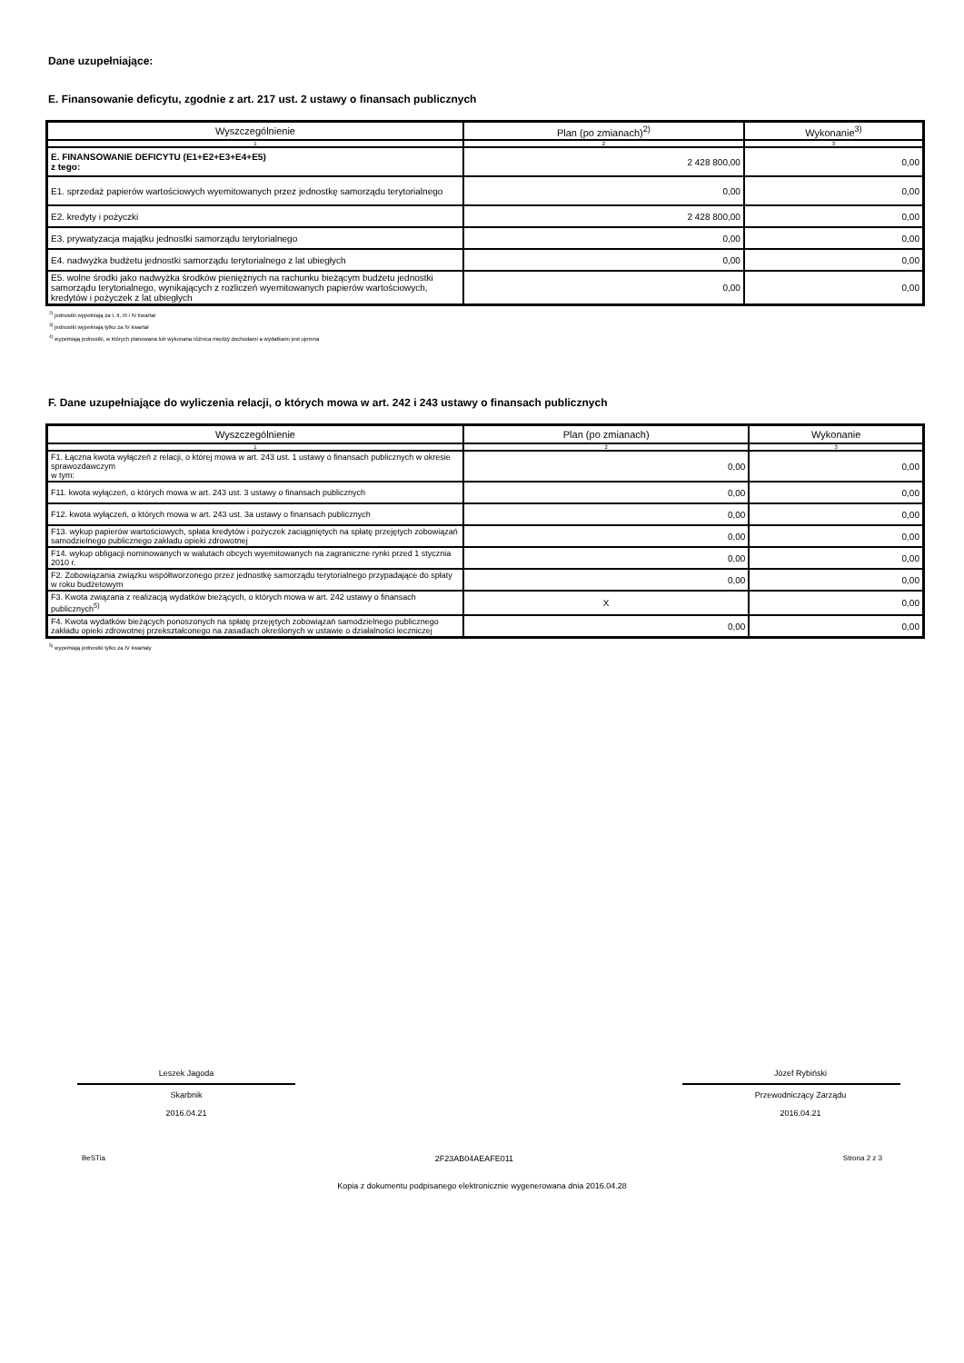Dane uzupełniające:
E. Finansowanie deficytu, zgodnie z art. 217 ust. 2 ustawy o finansach publicznych
| Wyszczególnienie | Plan (po zmianach)<sup>2)</sup> | Wykonanie<sup>3)</sup> |
| --- | --- | --- |
| 1 | 2 | 3 |
| E. FINANSOWANIE DEFICYTU (E1+E2+E3+E4+E5) z tego: | 2 428 800,00 | 0,00 |
| E1. sprzedaż papierów wartościowych wyemitowanych przez jednostkę samorządu terytorialnego | 0,00 | 0,00 |
| E2. kredyty i pożyczki | 2 428 800,00 | 0,00 |
| E3. prywatyzacja majątku jednostki samorządu terytorialnego | 0,00 | 0,00 |
| E4. nadwyżka budżetu jednostki samorządu terytorialnego z lat ubiegłych | 0,00 | 0,00 |
| E5. wolne środki jako nadwyżka środków pieniężnych na rachunku bieżącym budżetu jednostki samorządu terytorialnego, wynikających z rozliczeń wyemitowanych papierów wartościowych, kredytów i pożyczek z lat ubiegłych | 0,00 | 0,00 |
<sup>2)</sup> jednostki wypełniają za I, II, III i IV kwartał
<sup>3)</sup> jednostki wypełniają tylko za IV kwartał
<sup>4)</sup> wypełniają jednostki, w których planowana lub wykonana różnica między dochodami a wydatkami jest ujemna
F. Dane uzupełniające do wyliczenia relacji, o których mowa w art. 242 i 243 ustawy o finansach publicznych
| Wyszczególnienie | Plan (po zmianach) | Wykonanie |
| --- | --- | --- |
| 1 | 2 | 3 |
| F1. Łączna kwota wyłączeń z relacji, o której mowa w art. 243 ust. 1 ustawy o finansach publicznych w okresie sprawozdawczym w tym: | 0,00 | 0,00 |
| F11. kwota wyłączeń, o których mowa w art. 243 ust. 3 ustawy o finansach publicznych | 0,00 | 0,00 |
| F12. kwota wyłączeń, o których mowa w art. 243 ust. 3a ustawy o finansach publicznych | 0,00 | 0,00 |
| F13. wykup papierów wartościowych, spłata kredytów i pożyczek zaciągniętych na spłatę przejętych zobowiązań samodzielnego publicznego zakładu opieki zdrowotnej | 0,00 | 0,00 |
| F14. wykup obligacji nominowanych w walutach obcych wyemitowanych na zagraniczne rynki przed 1 stycznia 2010 r. | 0,00 | 0,00 |
| F2. Zobowiązania związku współtworzonego przez jednostkę samorządu terytorialnego przypadające do spłaty w roku budżetowym | 0,00 | 0,00 |
| F3. Kwota związana z realizacją wydatków bieżących, o których mowa w art. 242 ustawy o finansach publicznych<sup>5)</sup> | X | 0,00 |
| F4. Kwota wydatków bieżących ponoszonych na spłatę przejętych zobowiązań samodzielnego publicznego zakładu opieki zdrowotnej przekształconego na zasadach określonych w ustawie o działalności leczniczej | 0,00 | 0,00 |
<sup>5)</sup> wypełniają jednostki tylko za IV kwartały
Leszek Jagoda
Skarbnik
2016.04.21
Józef Rybiński
Przewodniczący Zarządu
2016.04.21
BeSTia 2F23AB04AEAFE011 Strona 2 z 3
Kopia z dokumentu podpisanego elektronicznie wygenerowana dnia 2016.04.28